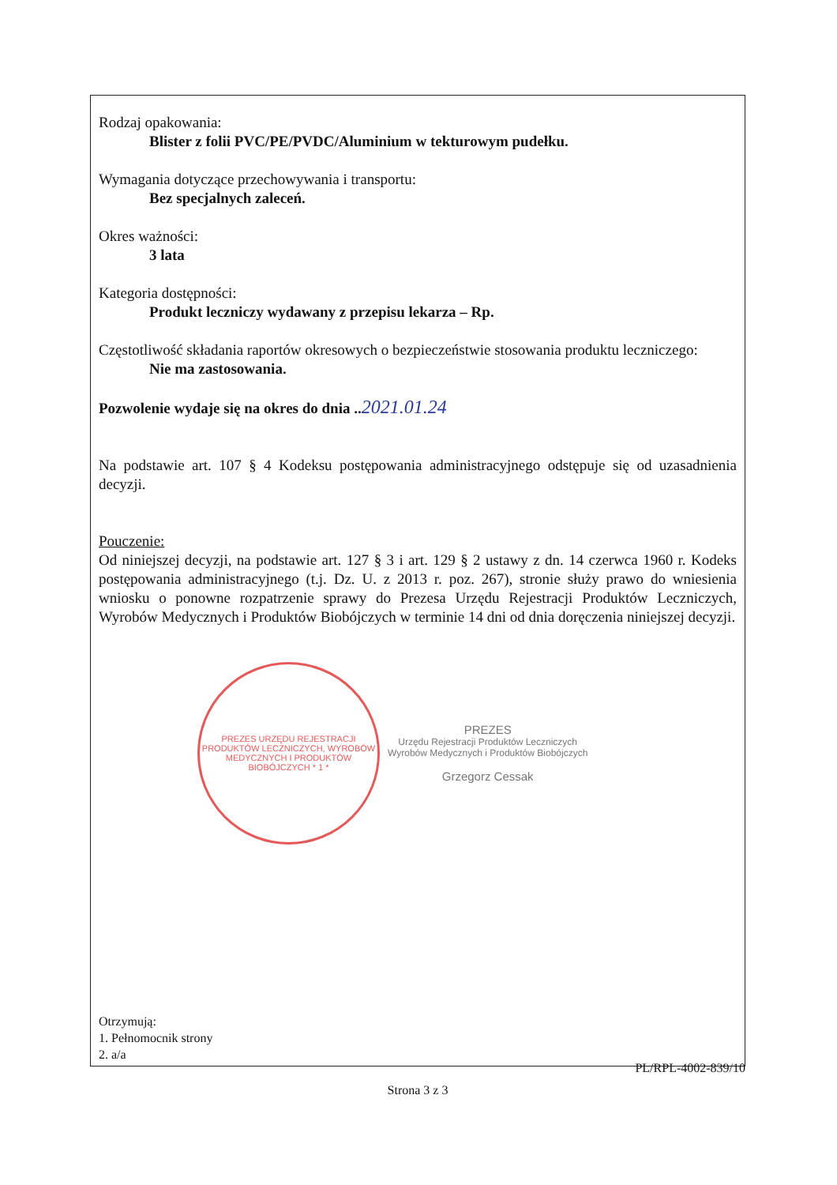Rodzaj opakowania:
Blister z folii PVC/PE/PVDC/Aluminium w tekturowym pudełku.
Wymagania dotyczące przechowywania i transportu:
Bez specjalnych zaleceń.
Okres ważności:
3 lata
Kategoria dostępności:
Produkt leczniczy wydawany z przepisu lekarza – Rp.
Częstotliwość składania raportów okresowych o bezpieczeństwie stosowania produktu leczniczego:
Nie ma zastosowania.
Pozwolenie wydaje się na okres do dnia .. 2021.01.24
Na podstawie art. 107 § 4 Kodeksu postępowania administracyjnego odstępuje się od uzasadnienia decyzji.
Pouczenie:
Od niniejszej decyzji, na podstawie art. 127 § 3 i art. 129 § 2 ustawy z dn. 14 czerwca 1960 r. Kodeks postępowania administracyjnego (t.j. Dz. U. z 2013 r. poz. 267), stronie służy prawo do wniesienia wniosku o ponowne rozpatrzenie sprawy do Prezesa Urzędu Rejestracji Produktów Leczniczych, Wyrobów Medycznych i Produktów Biobójczych w terminie 14 dni od dnia doręczenia niniejszej decyzji.
PREZES URZĘDU REJESTRACJI PRODUKTÓW LECZNICZYCH, WYROBÓW MEDYCZNYCH I PRODUKTÓW BIOBÓJCZYCH * 1 *
PREZES
Urzędu Rejestracji Produktów Leczniczych
Wyrobów Medycznych i Produktów Biobójczych
Grzegorz Cessak
Otrzymują:
1. Pełnomocnik strony
2. a/a
PL/RPL-4002-839/10
Strona 3 z 3